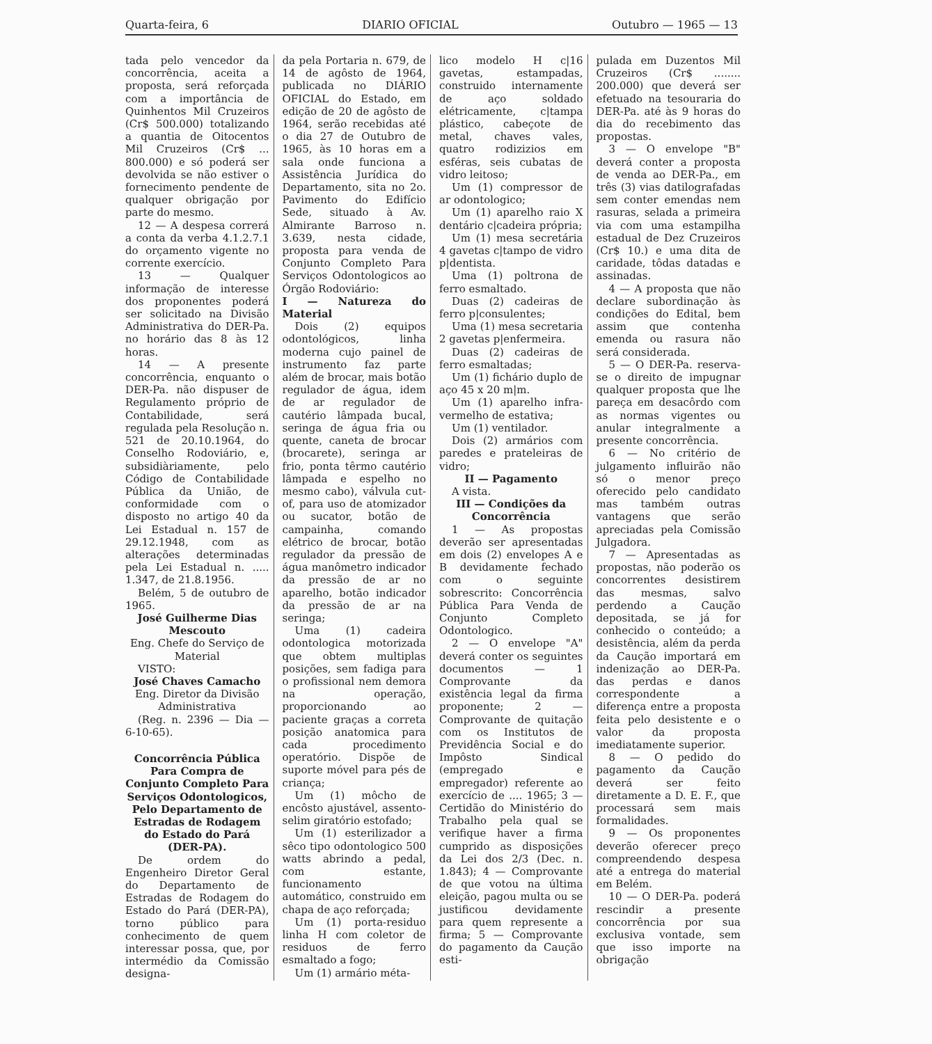Quarta-feira, 6 DIARIO OFICIAL Outubro — 1965 — 13
tada pelo vencedor da concorrência, aceita a proposta, será reforçada com a importância de Quinhentos Mil Cruzeiros (Cr$ 500.000) totalizando a quantia de Oitocentos Mil Cruzeiros (Cr$ ... 800.000) e só poderá ser devolvida se não estiver o fornecimento pendente de qualquer obrigação por parte do mesmo.
12 — A despesa correrá a conta da verba 4.1.2.7.1 do orçamento vigente no corrente exercício.
13 — Qualquer informação de interesse dos proponentes poderá ser solicitado na Divisão Administrativa do DER-Pa. no horário das 8 às 12 horas.
14 — A presente concorrência, enquanto o DER-Pa. não dispuser de Regulamento próprio de Contabilidade, será regulada pela Resolução n. 521 de 20.10.1964, do Conselho Rodoviário, e, subsidiàriamente, pelo Código de Contabilidade Pública da União, de conformidade com o disposto no artigo 40 da Lei Estadual n. 157 de 29.12.1948, com as alterações determinadas pela Lei Estadual n. ..... 1.347, de 21.8.1956.
Belém, 5 de outubro de 1965.
José Guilherme Dias Mescouto
Eng. Chefe do Serviço de Material
VISTO:
José Chaves Camacho
Eng. Diretor da Divisão Administrativa
(Reg. n. 2396 — Dia — 6-10-65).
Concorrência Pública Para Compra de Conjunto Completo Para Serviços Odontologicos, Pelo Departamento de Estradas de Rodagem do Estado do Pará (DER-PA).
De ordem do Engenheiro Diretor Geral do Departamento de Estradas de Rodagem do Estado do Pará (DER-PA), torno público para conhecimento de quem interessar possa, que, por intermédio da Comissão designa-
da pela Portaria n. 679, de 14 de agôsto de 1964, publicada no DIÁRIO OFICIAL do Estado, em edição de 20 de agôsto de 1964, serão recebidas até o dia 27 de Outubro de 1965, às 10 horas em a sala onde funciona a Assistência Jurídica do Departamento, sita no 2o. Pavimento do Edifício Sede, situado à Av. Almirante Barroso n. 3.639, nesta cidade, proposta para venda de Conjunto Completo Para Serviços Odontologicos ao Órgão Rodoviário:
I — Natureza do Material
Dois (2) equipos odontológicos, linha moderna cujo painel de instrumento faz parte além de brocar, mais botão regulador de água, idem de ar regulador de cautério lâmpada bucal, seringa de água fria ou quente, caneta de brocar (brocarete), seringa ar frio, ponta têrmo cautério lâmpada e espelho no mesmo cabo), válvula cut-of, para uso de atomizador ou sucator, botão de campainha, comando elétrico de brocar, botão regulador da pressão de água manômetro indicador da pressão de ar no aparelho, botão indicador da pressão de ar na seringa;
Uma (1) cadeira odontologica motorizada que obtem multiplas posições, sem fadiga para o profissional nem demora na operação, proporcionando ao paciente graças a correta posição anatomica para cada procedimento operatório. Dispõe de suporte móvel para pés de criança;
Um (1) môcho de encôsto ajustável, assento-selim giratório estofado;
Um (1) esterilizador a sêco tipo odontologico 500 watts abrindo a pedal, com estante, funcionamento automático, construido em chapa de aço reforçada;
Um (1) porta-residuo linha H com coletor de residuos de ferro esmaltado a fogo;
Um (1) armário méta-
lico modelo H c|16 gavetas, estampadas, construido internamente de aço soldado elétricamente, c|tampa plástico, cabeçote de metal, chaves vales, quatro rodizizios em esféras, seis cubatas de vidro leitoso;
Um (1) compressor de ar odontologico;
Um (1) aparelho raio X dentário c|cadeira própria;
Um (1) mesa secretária 4 gavetas c|tampo de vidro p|dentista.
Uma (1) poltrona de ferro esmaltado.
Duas (2) cadeiras de ferro p|consulentes;
Uma (1) mesa secretaria 2 gavetas p|enfermeira.
Duas (2) cadeiras de ferro esmaltadas;
Um (1) fichário duplo de aço 45 x 20 m|m.
Um (1) aparelho infra-vermelho de estativa;
Um (1) ventilador.
Dois (2) armários com paredes e prateleiras de vidro;
II — Pagamento
A vista.
III — Condições da Concorrência
1 — As propostas deverão ser apresentadas em dois (2) envelopes A e B devidamente fechado com o seguinte sobrescrito: Concorrência Pública Para Venda de Conjunto Completo Odontologico.
2 — O envelope "A" deverá conter os seguintes documentos — 1 Comprovante da existência legal da firma proponente; 2 — Comprovante de quitação com os Institutos de Previdência Social e do Impôsto Sindical (empregado e empregador) referente ao exercício de .... 1965; 3 — Certidão do Ministério do Trabalho pela qual se verifique haver a firma cumprido as disposições da Lei dos 2/3 (Dec. n. 1.843); 4 — Comprovante de que votou na última eleição, pagou multa ou se justificou devidamente para quem represente a firma; 5 — Comprovante do pagamento da Caução esti-
pulada em Duzentos Mil Cruzeiros (Cr$ ........ 200.000) que deverá ser efetuado na tesouraria do DER-Pa. até às 9 horas do dia do recebimento das propostas.
3 — O envelope "B" deverá conter a proposta de venda ao DER-Pa., em três (3) vias datilografadas sem conter emendas nem rasuras, selada a primeira via com uma estampilha estadual de Dez Cruzeiros (Cr$ 10.) e uma dita de caridade, tôdas datadas e assinadas.
4 — A proposta que não declare subordinação às condições do Edital, bem assim que contenha emenda ou rasura não será considerada.
5 — O DER-Pa. reserva-se o direito de impugnar qualquer proposta que lhe pareça em desacôrdo com as normas vigentes ou anular integralmente a presente concorrência.
6 — No critério de julgamento influirão não só o menor preço oferecido pelo candidato mas também outras vantagens que serão apreciadas pela Comissão Julgadora.
7 — Apresentadas as propostas, não poderão os concorrentes desistirem das mesmas, salvo perdendo a Caução depositada, se já for conhecido o conteúdo; a desistência, além da perda da Caução importará em indenização ao DER-Pa. das perdas e danos correspondente a diferença entre a proposta feita pelo desistente e o valor da proposta imediatamente superior.
8 — O pedido do pagamento da Caução deverá ser feito diretamente a D. E. F., que processará sem mais formalidades.
9 — Os proponentes deverão oferecer preço compreendendo despesa até a entrega do material em Belém.
10 — O DER-Pa. poderá rescindir a presente concorrência por sua exclusiva vontade, sem que isso importe na obrigação